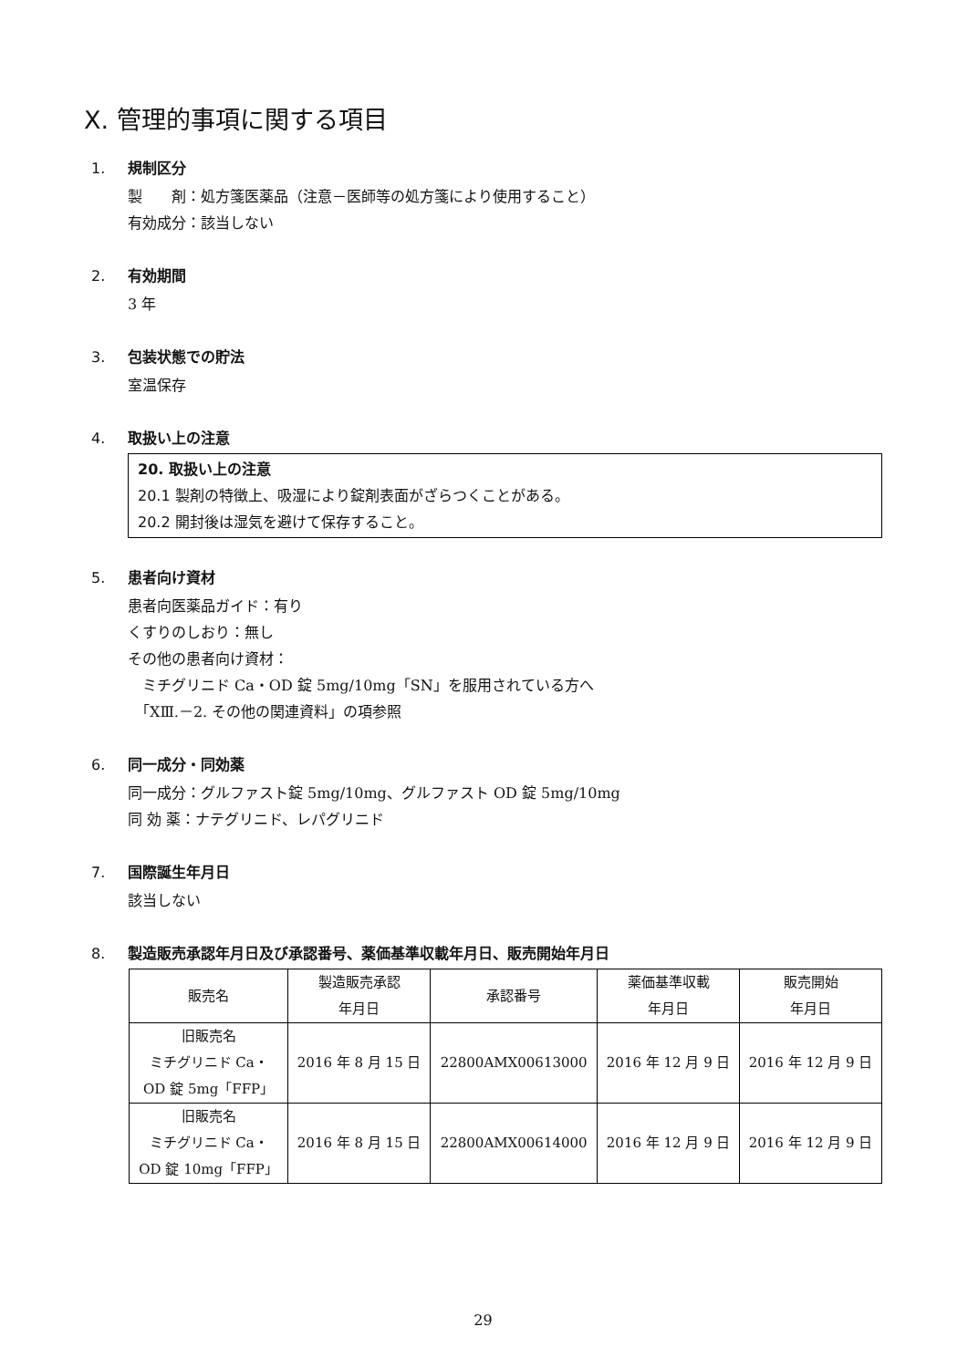Ⅹ. 管理的事項に関する項目
1. 規制区分
製　　剤：処方箋医薬品（注意－医師等の処方箋により使用すること）
有効成分：該当しない
2. 有効期間
3 年
3. 包装状態での貯法
室温保存
4. 取扱い上の注意
20. 取扱い上の注意
20.1 製剤の特徴上、吸湿により錠剤表面がざらつくことがある。
20.2 開封後は湿気を避けて保存すること。
5. 患者向け資材
患者向医薬品ガイド：有り
くすりのしおり：無し
その他の患者向け資材：
　ミチグリニド Ca・OD 錠 5mg/10mg「SN」を服用されている方へ
　「ⅩⅢ.－2. その他の関連資料」の項参照
6. 同一成分・同効薬
同一成分：グルファスト錠 5mg/10mg、グルファスト OD 錠 5mg/10mg
同 効 薬：ナテグリニド、レパグリニド
7. 国際誕生年月日
該当しない
8. 製造販売承認年月日及び承認番号、薬価基準収載年月日、販売開始年月日
| 販売名 | 製造販売承認 年月日 | 承認番号 | 薬価基準収載 年月日 | 販売開始 年月日 |
| --- | --- | --- | --- | --- |
| 旧販売名 ミチグリニド Ca・ OD 錠 5mg「FFP」 | 2016 年 8 月 15 日 | 22800AMX00613000 | 2016 年 12 月 9 日 | 2016 年 12 月 9 日 |
| 旧販売名 ミチグリニド Ca・ OD 錠 10mg「FFP」 | 2016 年 8 月 15 日 | 22800AMX00614000 | 2016 年 12 月 9 日 | 2016 年 12 月 9 日 |
29